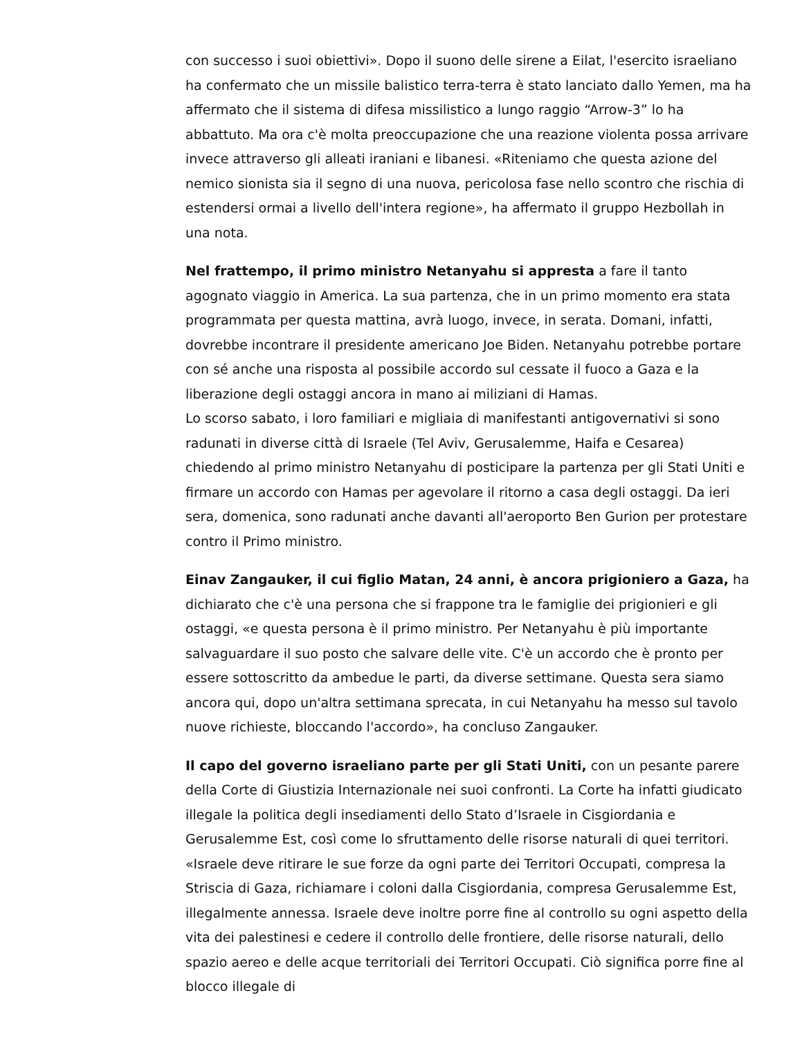con successo i suoi obiettivi». Dopo il suono delle sirene a Eilat, l'esercito israeliano ha confermato che un missile balistico terra-terra è stato lanciato dallo Yemen, ma ha affermato che il sistema di difesa missilistico a lungo raggio “Arrow-3” lo ha abbattuto. Ma ora c'è molta preoccupazione che una reazione violenta possa arrivare invece attraverso gli alleati iraniani e libanesi. «Riteniamo che questa azione del nemico sionista sia il segno di una nuova, pericolosa fase nello scontro che rischia di estendersi ormai a livello dell'intera regione», ha affermato il gruppo Hezbollah in una nota.
Nel frattempo, il primo ministro Netanyahu si appresta a fare il tanto agognato viaggio in America. La sua partenza, che in un primo momento era stata programmata per questa mattina, avrà luogo, invece, in serata. Domani, infatti, dovrebbe incontrare il presidente americano Joe Biden. Netanyahu potrebbe portare con sé anche una risposta al possibile accordo sul cessate il fuoco a Gaza e la liberazione degli ostaggi ancora in mano ai miliziani di Hamas.
Lo scorso sabato, i loro familiari e migliaia di manifestanti antigovernativi si sono radunati in diverse città di Israele (Tel Aviv, Gerusalemme, Haifa e Cesarea) chiedendo al primo ministro Netanyahu di posticipare la partenza per gli Stati Uniti e firmare un accordo con Hamas per agevolare il ritorno a casa degli ostaggi. Da ieri sera, domenica, sono radunati anche davanti all'aeroporto Ben Gurion per protestare contro il Primo ministro.
Einav Zangauker, il cui figlio Matan, 24 anni, è ancora prigioniero a Gaza, ha dichiarato che c'è una persona che si frappone tra le famiglie dei prigionieri e gli ostaggi, «e questa persona è il primo ministro. Per Netanyahu è più importante salvaguardare il suo posto che salvare delle vite. C'è un accordo che è pronto per essere sottoscritto da ambedue le parti, da diverse settimane. Questa sera siamo ancora qui, dopo un'altra settimana sprecata, in cui Netanyahu ha messo sul tavolo nuove richieste, bloccando l'accordo», ha concluso Zangauker.
Il capo del governo israeliano parte per gli Stati Uniti, con un pesante parere della Corte di Giustizia Internazionale nei suoi confronti. La Corte ha infatti giudicato illegale la politica degli insediamenti dello Stato d’Israele in Cisgiordania e Gerusalemme Est, così come lo sfruttamento delle risorse naturali di quei territori. «Israele deve ritirare le sue forze da ogni parte dei Territori Occupati, compresa la Striscia di Gaza, richiamare i coloni dalla Cisgiordania, compresa Gerusalemme Est, illegalmente annessa. Israele deve inoltre porre fine al controllo su ogni aspetto della vita dei palestinesi e cedere il controllo delle frontiere, delle risorse naturali, dello spazio aereo e delle acque territoriali dei Territori Occupati. Ciò significa porre fine al blocco illegale di